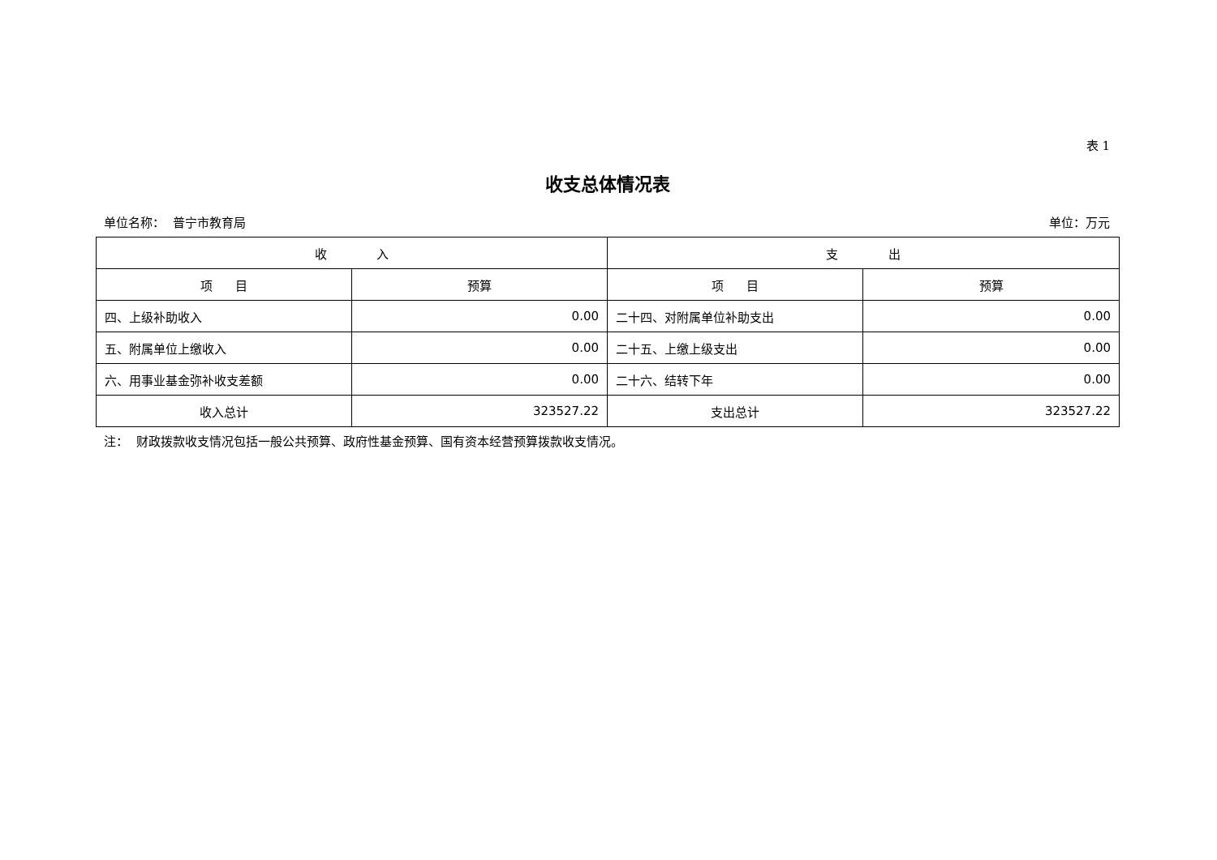表 1
收支总体情况表
单位名称： 普宁市教育局 单位：万元
| 收 入 | | 支 出 | |
| --- | --- | --- | --- |
| 项 目 | 预算 | 项 目 | 预算 |
| 四、上级补助收入 | 0.00 | 二十四、对附属单位补助支出 | 0.00 |
| 五、附属单位上缴收入 | 0.00 | 二十五、上缴上级支出 | 0.00 |
| 六、用事业基金弥补收支差额 | 0.00 | 二十六、结转下年 | 0.00 |
| 收入总计 | 323527.22 | 支出总计 | 323527.22 |
注： 财政拨款收支情况包括一般公共预算、政府性基金预算、国有资本经营预算拨款收支情况。